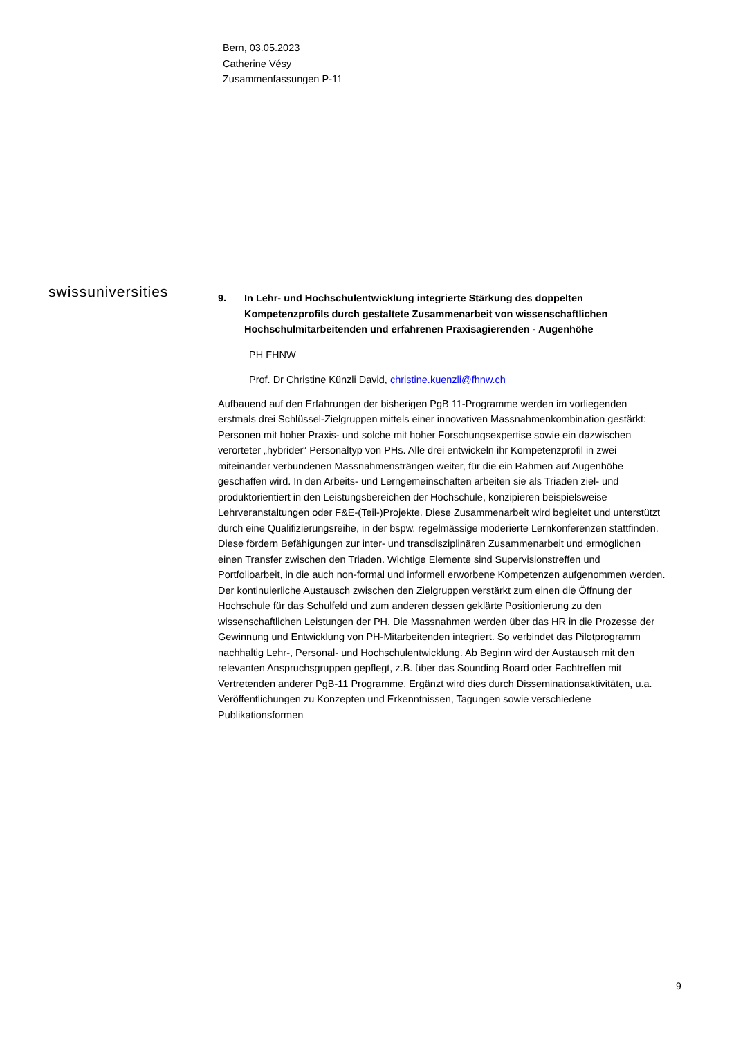Bern, 03.05.2023
Catherine Vésy
Zusammenfassungen P-11
swissuniversities
9. In Lehr- und Hochschulentwicklung integrierte Stärkung des doppelten Kompetenzprofils durch gestaltete Zusammenarbeit von wissenschaftlichen Hochschulmitarbeitenden und erfahrenen Praxisagierenden - Augenhöhe
PH FHNW
Prof. Dr Christine Künzli David, christine.kuenzli@fhnw.ch
Aufbauend auf den Erfahrungen der bisherigen PgB 11-Programme werden im vorliegenden erstmals drei Schlüssel-Zielgruppen mittels einer innovativen Massnahmenkombination gestärkt: Personen mit hoher Praxis- und solche mit hoher Forschungsexpertise sowie ein dazwischen verorteter „hybrider“ Personaltyp von PHs. Alle drei entwickeln ihr Kompetenzprofil in zwei miteinander verbundenen Massnahmensträngen weiter, für die ein Rahmen auf Augenhöhe geschaffen wird. In den Arbeits- und Lerngemeinschaften arbeiten sie als Triaden ziel- und produktorientiert in den Leistungsbereichen der Hochschule, konzipieren beispielsweise Lehrveranstaltungen oder F&E-(Teil-)Projekte. Diese Zusammenarbeit wird begleitet und unterstützt durch eine Qualifizierungsreihe, in der bspw. regelmässige moderierte Lernkonferenzen stattfinden. Diese fördern Befähigungen zur inter- und transdisziplinären Zusammenarbeit und ermöglichen einen Transfer zwischen den Triaden. Wichtige Elemente sind Supervisionstreffen und Portfolioarbeit, in die auch non-formal und informell erworbene Kompetenzen aufgenommen werden. Der kontinuierliche Austausch zwischen den Zielgruppen verstärkt zum einen die Öffnung der Hochschule für das Schulfeld und zum anderen dessen geklärte Positionierung zu den wissenschaftlichen Leistungen der PH. Die Massnahmen werden über das HR in die Prozesse der Gewinnung und Entwicklung von PH-Mitarbeitenden integriert. So verbindet das Pilotprogramm nachhaltig Lehr-, Personal- und Hochschulentwicklung. Ab Beginn wird der Austausch mit den relevanten Anspruchsgruppen gepflegt, z.B. über das Sounding Board oder Fachtreffen mit Vertretenden anderer PgB-11 Programme. Ergänzt wird dies durch Disseminationsaktivitäten, u.a. Veröffentlichungen zu Konzepten und Erkenntnissen, Tagungen sowie verschiedene Publikationsformen
9